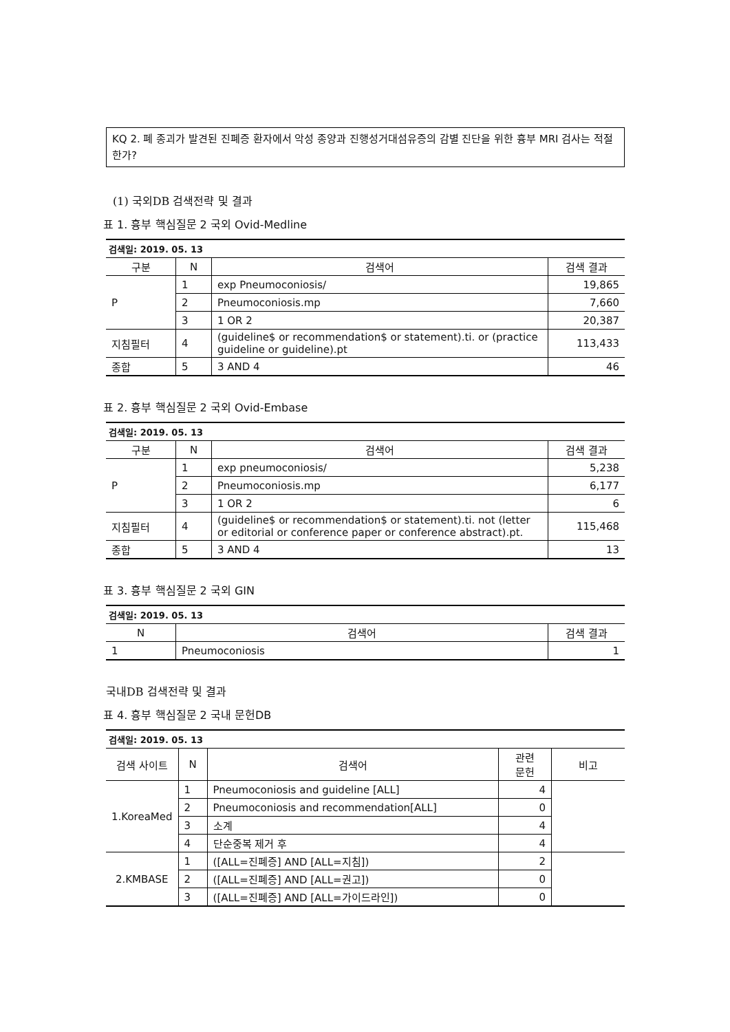KQ 2. 폐 종괴가 발견된 진폐증 환자에서 악성 종양과 진행성거대섬유증의 감별 진단을 위한 흉부 MRI 검사는 적절한가?
(1) 국외DB 검색전략 및 결과
표 1. 흉부 핵심질문 2 국외 Ovid-Medline
| 검색일: 2019. 05. 13 | | | |
| 구분 | N | 검색어 | 검색 결과 |
| P | 1 | exp Pneumoconiosis/ | 19,865 |
| | 2 | Pneumoconiosis.mp | 7,660 |
| | 3 | 1 OR 2 | 20,387 |
| 지침필터 | 4 | (guideline$ or recommendation$ or statement).ti. or (practice guideline or guideline).pt | 113,433 |
| 종합 | 5 | 3 AND 4 | 46 |
표 2. 흉부 핵심질문 2 국외 Ovid-Embase
| 검색일: 2019. 05. 13 | | | |
| 구분 | N | 검색어 | 검색 결과 |
| P | 1 | exp pneumoconiosis/ | 5,238 |
| | 2 | Pneumoconiosis.mp | 6,177 |
| | 3 | 1 OR 2 | 6 |
| 지침필터 | 4 | (guideline$ or recommendation$ or statement).ti. not (letter or editorial or conference paper or conference abstract).pt. | 115,468 |
| 종합 | 5 | 3 AND 4 | 13 |
표 3. 흉부 핵심질문 2 국외 GIN
| 검색일: 2019. 05. 13 | | |
| N | 검색어 | 검색 결과 |
| 1 | Pneumoconiosis | 1 |
국내DB 검색전략 및 결과
표 4. 흉부 핵심질문 2 국내 문헌DB
| 검색일: 2019. 05. 13 | | | | |
| 검색 사이트 | N | 검색어 | 관련 문헌 | 비고 |
| 1.KoreaMed | 1 | Pneumoconiosis and guideline [ALL] | 4 | |
| | 2 | Pneumoconiosis and recommendation[ALL] | 0 | |
| | 3 | 소계 | 4 | |
| | 4 | 단순중복 제거 후 | 4 | |
| 2.KMBASE | 1 | ([ALL=진폐증] AND [ALL=지침]) | 2 | |
| | 2 | ([ALL=진폐증] AND [ALL=권고]) | 0 | |
| | 3 | ([ALL=진폐증] AND [ALL=가이드라인]) | 0 | |